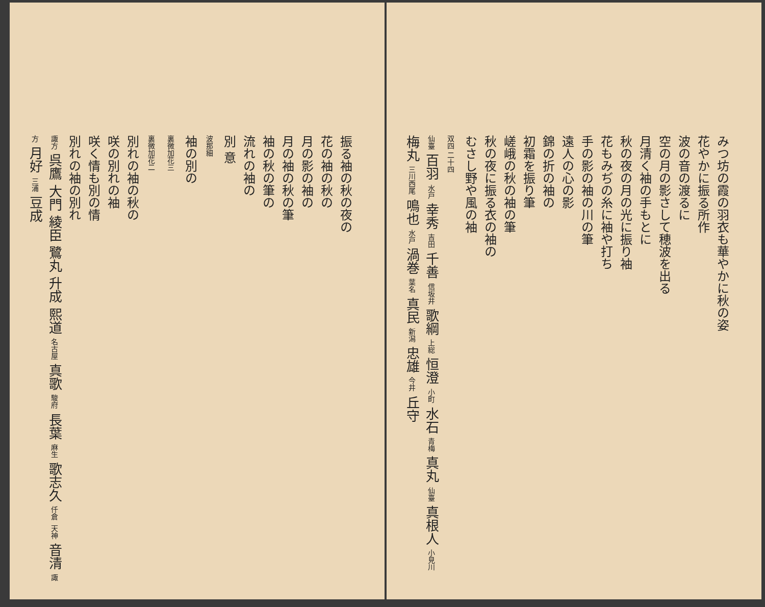みつ坊の霞の羽衣も華やかに秋の姿
花やかに振る所作
波の音の渡るに
空の月の影さして穂波を出る
月清く袖の手もとに
秋の夜の月の光に振り袖
花もみぢの糸に袖や打ち
手の影の袖の川の筆
遠人の心の影
錦の折の袖の
初霜を振り筆
嵯峨の秋の袖の筆
秋の夜に振る衣の袖の
むさし野や風の袖
双四 二十四
仙臺 百羽 水戸 幸秀 吉田 千善 信坂井 歌綱 上総 恒澄 小町 水石 青梅 真丸 仙臺 真根人 小見川 梅丸 三川西尾 鳴也 水戸 渦巻 葉名 真民 新潟 忠雄 今井 丘守
振る袖の秋の夜の
花の袖の秋の
月の影の袖の
月の袖の秋の筆
袖の秋の筆の
流れの袖の
別 意
波那細
袖の別の
裏微加花三
裏微加花二
別れの袖の秋の
咲の別れの袖
咲く情も別の情
別れの袖の別れ
諏方 呉鷹 大門 綾臣 鷺丸 升成 熙道 名古屋 真歌 駿府 長葉 麻生 歌志久 仟倉 天神 音清 諏方 月好 三浦 豆成